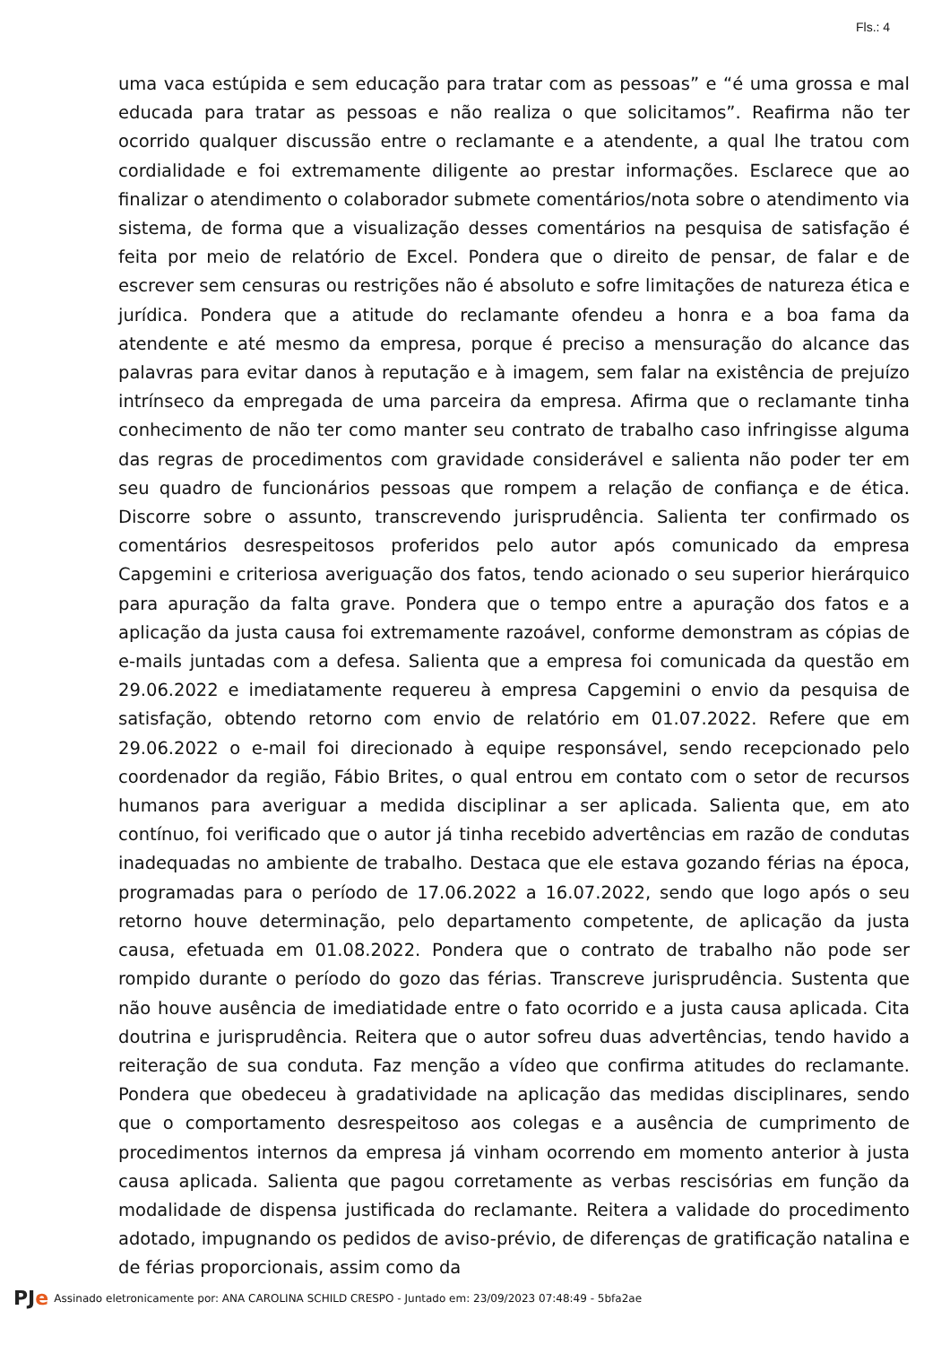Fls.: 4
uma vaca estúpida e sem educação para tratar com as pessoas” e “é uma grossa e mal educada para tratar as pessoas e não realiza o que solicitamos”. Reafirma não ter ocorrido qualquer discussão entre o reclamante e a atendente, a qual lhe tratou com cordialidade e foi extremamente diligente ao prestar informações. Esclarece que ao finalizar o atendimento o colaborador submete comentários/nota sobre o atendimento via sistema, de forma que a visualização desses comentários na pesquisa de satisfação é feita por meio de relatório de Excel. Pondera que o direito de pensar, de falar e de escrever sem censuras ou restrições não é absoluto e sofre limitações de natureza ética e jurídica. Pondera que a atitude do reclamante ofendeu a honra e a boa fama da atendente e até mesmo da empresa, porque é preciso a mensuração do alcance das palavras para evitar danos à reputação e à imagem, sem falar na existência de prejuízo intrínseco da empregada de uma parceira da empresa. Afirma que o reclamante tinha conhecimento de não ter como manter seu contrato de trabalho caso infringisse alguma das regras de procedimentos com gravidade considerável e salienta não poder ter em seu quadro de funcionários pessoas que rompem a relação de confiança e de ética. Discorre sobre o assunto, transcrevendo jurisprudência. Salienta ter confirmado os comentários desrespeitosos proferidos pelo autor após comunicado da empresa Capgemini e criteriosa averiguação dos fatos, tendo acionado o seu superior hierárquico para apuração da falta grave. Pondera que o tempo entre a apuração dos fatos e a aplicação da justa causa foi extremamente razoável, conforme demonstram as cópias de e-mails juntadas com a defesa. Salienta que a empresa foi comunicada da questão em 29.06.2022 e imediatamente requereu à empresa Capgemini o envio da pesquisa de satisfação, obtendo retorno com envio de relatório em 01.07.2022. Refere que em 29.06.2022 o e-mail foi direcionado à equipe responsável, sendo recepcionado pelo coordenador da região, Fábio Brites, o qual entrou em contato com o setor de recursos humanos para averiguar a medida disciplinar a ser aplicada. Salienta que, em ato contínuo, foi verificado que o autor já tinha recebido advertências em razão de condutas inadequadas no ambiente de trabalho. Destaca que ele estava gozando férias na época, programadas para o período de 17.06.2022 a 16.07.2022, sendo que logo após o seu retorno houve determinação, pelo departamento competente, de aplicação da justa causa, efetuada em 01.08.2022. Pondera que o contrato de trabalho não pode ser rompido durante o período do gozo das férias. Transcreve jurisprudência. Sustenta que não houve ausência de imediatidade entre o fato ocorrido e a justa causa aplicada. Cita doutrina e jurisprudência. Reitera que o autor sofreu duas advertências, tendo havido a reiteração de sua conduta. Faz menção a vídeo que confirma atitudes do reclamante. Pondera que obedeceu à gradatividade na aplicação das medidas disciplinares, sendo que o comportamento desrespeitoso aos colegas e a ausência de cumprimento de procedimentos internos da empresa já vinham ocorrendo em momento anterior à justa causa aplicada. Salienta que pagou corretamente as verbas rescisórias em função da modalidade de dispensa justificada do reclamante. Reitera a validade do procedimento adotado, impugnando os pedidos de aviso-prévio, de diferenças de gratificação natalina e de férias proporcionais, assim como da
PJe Assinado eletronicamente por: ANA CAROLINA SCHILD CRESPO - Juntado em: 23/09/2023 07:48:49 - 5bfa2ae